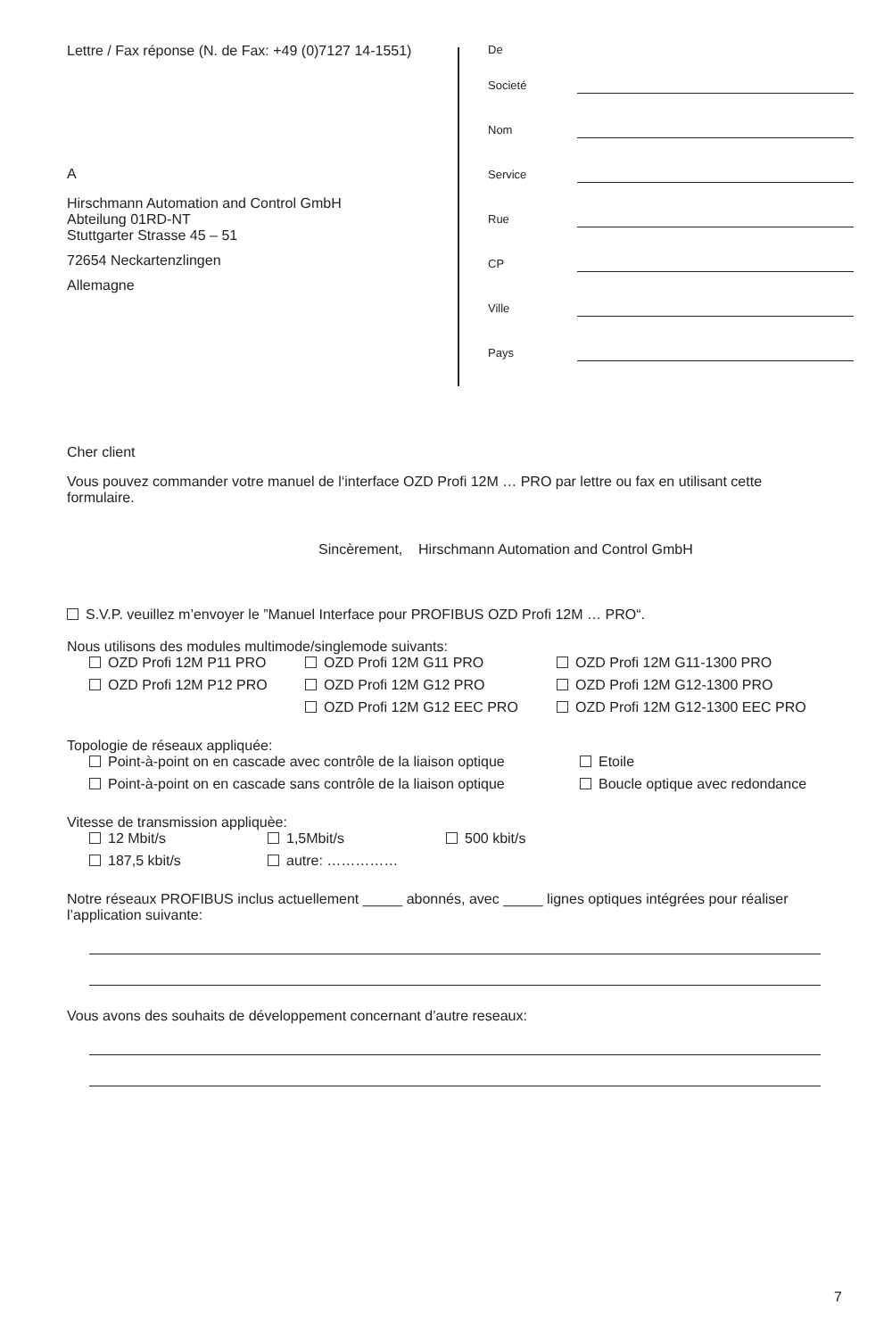Lettre / Fax réponse (N. de Fax: +49 (0)7127 14-1551)
A
Hirschmann Automation and Control GmbH
Abteilung 01RD-NT
Stuttgarter Strasse 45 – 51
72654 Neckartenzlingen
Allemagne
De
Societé
Nom
Service
Rue
CP
Ville
Pays
Cher client
Vous pouvez commander votre manuel de l‘interface OZD Profi 12M … PRO par lettre ou fax en utilisant cette formulaire.
Sincèrement, Hirschmann Automation and Control GmbH
S.V.P. veuillez m’envoyer le ”Manuel Interface pour PROFIBUS OZD Profi 12M … PRO“.
Nous utilisons des modules multimode/singlemode suivants:
OZD Profi 12M P11 PRO OZD Profi 12M G11 PRO OZD Profi 12M G11-1300 PRO
OZD Profi 12M P12 PRO OZD Profi 12M G12 PRO OZD Profi 12M G12-1300 PRO
OZD Profi 12M G12 EEC PRO OZD Profi 12M G12-1300 EEC PRO
Topologie de réseaux appliquée:
Point-à-point on en cascade avec contrôle de la liaison optique Etoile
Point-à-point on en cascade sans contrôle de la liaison optique Boucle optique avec redondance
Vitesse de transmission appliquèe:
12 Mbit/s 1,5Mbit/s 500 kbit/s
187,5 kbit/s autre: ……………
Notre réseaux PROFIBUS inclus actuellement _____ abonnés, avec _____ lignes optiques intégrées pour réaliser l’application suivante:
Vous avons des souhaits de développement concernant d’autre reseaux:
7